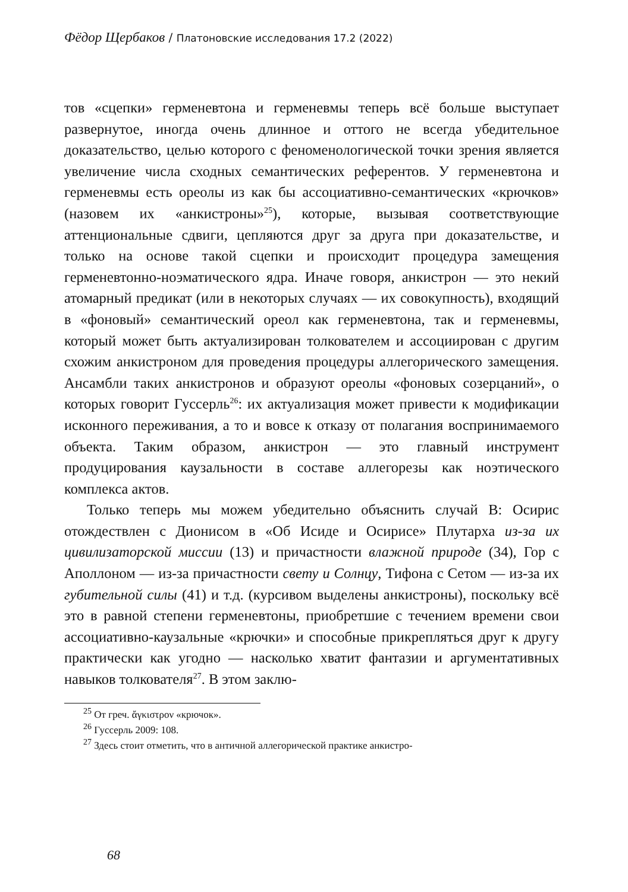Фёдор Щербаков / Платоновские исследования 17.2 (2022)
тов «сцепки» герменевтона и герменевмы теперь всё больше выступает развернутое, иногда очень длинное и оттого не всегда убедительное доказательство, целью которого с феноменологической точки зрения является увеличение числа сходных семантических референтов. У герменевтона и герменевмы есть ореолы из как бы ассоциативно-семантических «крючков» (назовем их «анкистроны»<sup>25</sup>), которые, вызывая соответствующие аттенциональные сдвиги, цепляются друг за друга при доказательстве, и только на основе такой сцепки и происходит процедура замещения герменевтонно-ноэматического ядра. Иначе говоря, анкистрон — это некий атомарный предикат (или в некоторых случаях — их совокупность), входящий в «фоновый» семантический ореол как герменевтона, так и герменевмы, который может быть актуализирован толкователем и ассоциирован с другим схожим анкистроном для проведения процедуры аллегорического замещения. Ансамбли таких анкистронов и образуют ореолы «фоновых созерцаний», о которых говорит Гуссерль<sup>26</sup>: их актуализация может привести к модификации исконного переживания, а то и вовсе к отказу от полагания воспринимаемого объекта. Таким образом, анкистрон — это главный инструмент продуцирования каузальности в составе аллегорезы как ноэтического комплекса актов.
Только теперь мы можем убедительно объяснить случай B: Осирис отождествлен с Дионисом в «Об Исиде и Осирисе» Плутарха из-за их цивилизаторской миссии (13) и причастности влажной природе (34), Гор с Аполлоном — из-за причастности свету и Солнцу, Тифона с Сетом — из-за их губительной силы (41) и т.д. (курсивом выделены анкистроны), поскольку всё это в равной степени герменевтоны, приобретшие с течением времени свои ассоциативно-каузальные «крючки» и способные прикрепляться друг к другу практически как угодно — насколько хватит фантазии и аргументативных навыков толкователя<sup>27</sup>. В этом заклю-
<sup>25</sup> От греч. ἄγκιστρον «крючок».
<sup>26</sup> Гуссерль 2009: 108.
<sup>27</sup> Здесь стоит отметить, что в античной аллегорической практике анкистро-
68